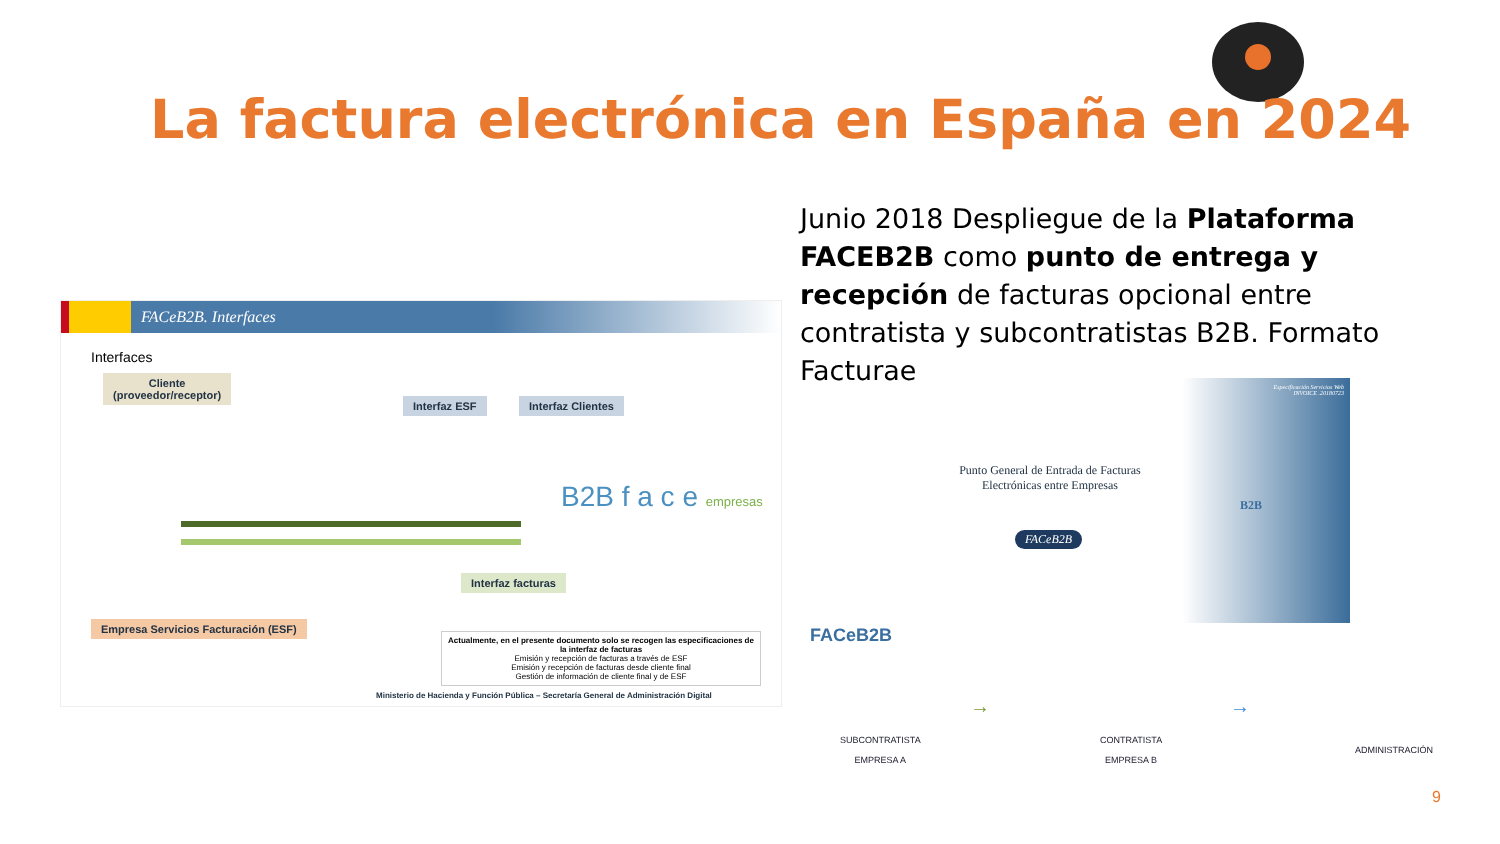La factura electrónica en España en 2024
Junio 2018 Despliegue de la Plataforma FACEB2B como punto de entrega y recepción de facturas opcional entre contratista y subcontratistas B2B. Formato Facturae
FACeB2B. Interfaces
Interfaces
Cliente
(proveedor/receptor)
Interfaz ESF Interfaz Clientes
B2B f a c e empresas
Interfaz facturas
Empresa Servicios Facturación (ESF)
Actualmente, en el presente documento solo se recogen las especificaciones de la interfaz de facturas
Emisión y recepción de facturas a través de ESF
Emisión y recepción de facturas desde cliente final
Gestión de información de cliente final y de ESF
Ministerio de Hacienda y Función Pública – Secretaría General de Administración Digital
Especificación Servicios Web
INVOICE .20180723
Punto General de Entrada de Facturas Electrónicas entre Empresas
FACeB2B
B2B
FACeB2B
SUBCONTRATISTA
EMPRESA A
→
CONTRATISTA
EMPRESA B
→
ADMINISTRACIÓN
9